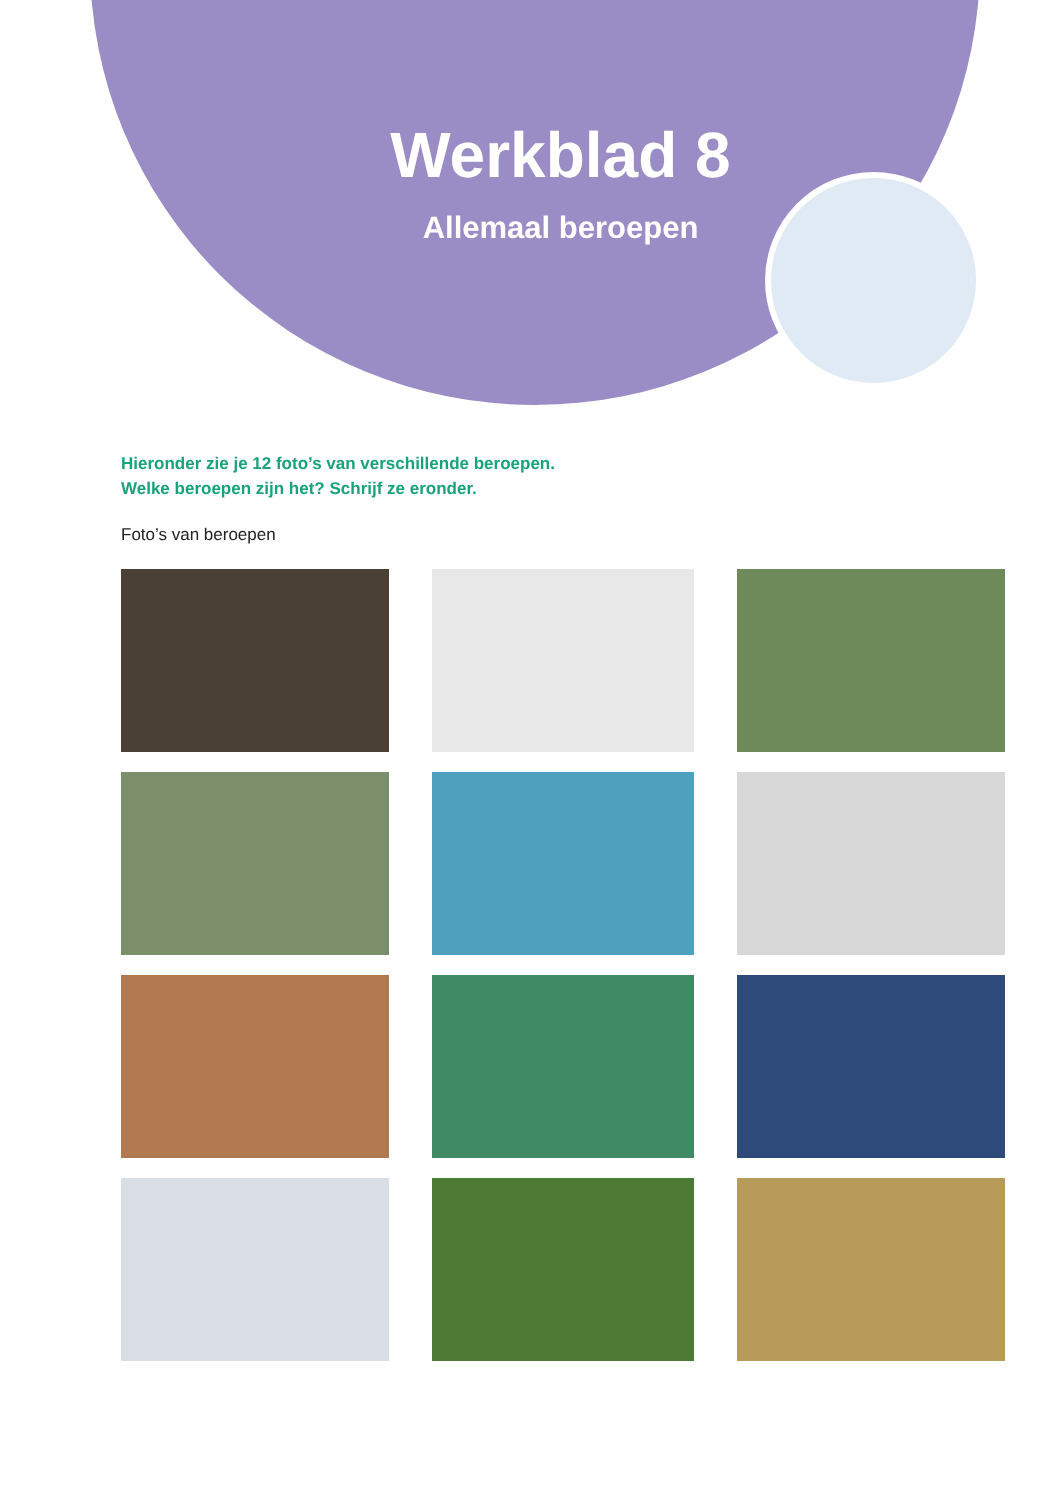Werkblad 8
Allemaal beroepen
Hieronder zie je 12 foto’s van verschillende beroepen.
Welke beroepen zijn het? Schrijf ze eronder.
Foto’s van beroepen